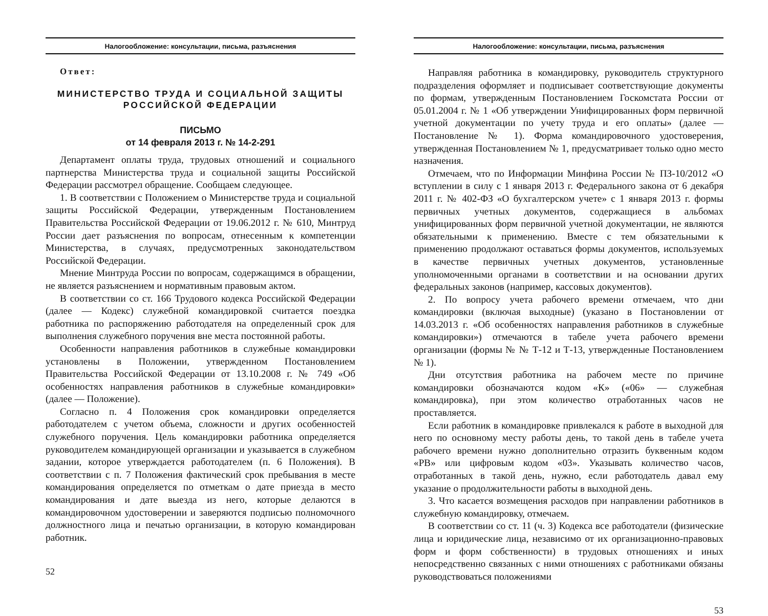Налогообложение: консультации, письма, разъяснения
Ответ:
МИНИСТЕРСТВО ТРУДА И СОЦИАЛЬНОЙ ЗАЩИТЫ
РОССИЙСКОЙ ФЕДЕРАЦИИ
ПИСЬМО
от 14 февраля 2013 г. № 14-2-291
Департамент оплаты труда, трудовых отношений и социального партнерства Министерства труда и социальной защиты Российской Федерации рассмотрел обращение. Сообщаем следующее.
1. В соответствии с Положением о Министерстве труда и социальной защиты Российской Федерации, утвержденным Постановлением Правительства Российской Федерации от 19.06.2012 г. № 610, Минтруд России дает разъяснения по вопросам, отнесенным к компетенции Министерства, в случаях, предусмотренных законодательством Российской Федерации.
Мнение Минтруда России по вопросам, содержащимся в обращении, не является разъяснением и нормативным правовым актом.
В соответствии со ст. 166 Трудового кодекса Российской Федерации (далее — Кодекс) служебной командировкой считается поездка работника по распоряжению работодателя на определенный срок для выполнения служебного поручения вне места постоянной работы.
Особенности направления работников в служебные командировки установлены в Положении, утвержденном Постановлением Правительства Российской Федерации от 13.10.2008 г. № 749 «Об особенностях направления работников в служебные командировки» (далее — Положение).
Согласно п. 4 Положения срок командировки определяется работодателем с учетом объема, сложности и других особенностей служебного поручения. Цель командировки работника определяется руководителем командирующей организации и указывается в служебном задании, которое утверждается работодателем (п. 6 Положения). В соответствии с п. 7 Положения фактический срок пребывания в месте командирования определяется по отметкам о дате приезда в место командирования и дате выезда из него, которые делаются в командировочном удостоверении и заверяются подписью полномочного должностного лица и печатью организации, в которую командирован работник.
52
Налогообложение: консультации, письма, разъяснения
Направляя работника в командировку, руководитель структурного подразделения оформляет и подписывает соответствующие документы по формам, утвержденным Постановлением Госкомстата России от 05.01.2004 г. № 1 «Об утверждении Унифицированных форм первичной учетной документации по учету труда и его оплаты» (далее — Постановление № 1). Форма командировочного удостоверения, утвержденная Постановлением № 1, предусматривает только одно место назначения.
Отмечаем, что по Информации Минфина России № ПЗ-10/2012 «О вступлении в силу с 1 января 2013 г. Федерального закона от 6 декабря 2011 г. № 402-ФЗ «О бухгалтерском учете» с 1 января 2013 г. формы первичных учетных документов, содержащиеся в альбомах унифицированных форм первичной учетной документации, не являются обязательными к применению. Вместе с тем обязательными к применению продолжают оставаться формы документов, используемых в качестве первичных учетных документов, установленные уполномоченными органами в соответствии и на основании других федеральных законов (например, кассовых документов).
2. По вопросу учета рабочего времени отмечаем, что дни командировки (включая выходные) (указано в Постановлении от 14.03.2013 г. «Об особенностях направления работников в служебные командировки») отмечаются в табеле учета рабочего времени организации (формы № № Т-12 и Т-13, утвержденные Постановлением № 1).
Дни отсутствия работника на рабочем месте по причине командировки обозначаются кодом «К» («06» — служебная командировка), при этом количество отработанных часов не проставляется.
Если работник в командировке привлекался к работе в выходной для него по основному месту работы день, то такой день в табеле учета рабочего времени нужно дополнительно отразить буквенным кодом «РВ» или цифровым кодом «03». Указывать количество часов, отработанных в такой день, нужно, если работодатель давал ему указание о продолжительности работы в выходной день.
3. Что касается возмещения расходов при направлении работников в служебную командировку, отмечаем.
В соответствии со ст. 11 (ч. 3) Кодекса все работодатели (физические лица и юридические лица, независимо от их организационно-правовых форм и форм собственности) в трудовых отношениях и иных непосредственно связанных с ними отношениях с работниками обязаны руководствоваться положениями
53